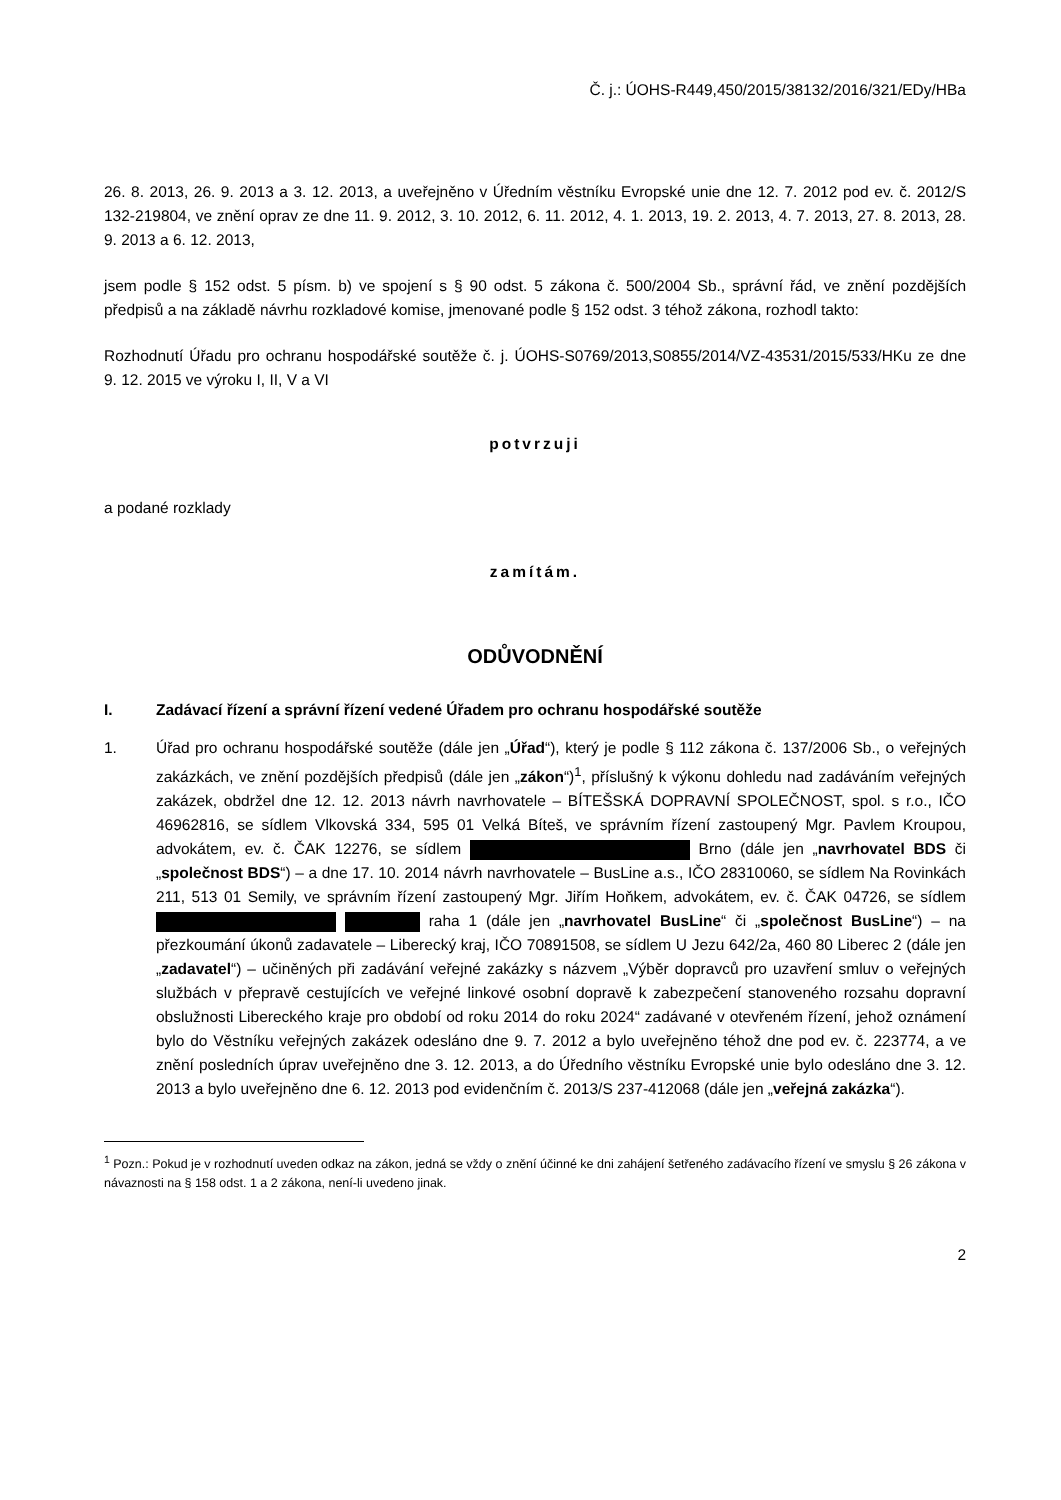Č. j.: ÚOHS-R449,450/2015/38132/2016/321/EDy/HBa
26. 8. 2013, 26. 9. 2013 a 3. 12. 2013, a uveřejněno v Úředním věstníku Evropské unie dne 12. 7. 2012 pod ev. č. 2012/S 132-219804, ve znění oprav ze dne 11. 9. 2012, 3. 10. 2012, 6. 11. 2012, 4. 1. 2013, 19. 2. 2013, 4. 7. 2013, 27. 8. 2013, 28. 9. 2013 a 6. 12. 2013,
jsem podle § 152 odst. 5 písm. b) ve spojení s § 90 odst. 5 zákona č. 500/2004 Sb., správní řád, ve znění pozdějších předpisů a na základě návrhu rozkladové komise, jmenované podle § 152 odst. 3 téhož zákona, rozhodl takto:
Rozhodnutí Úřadu pro ochranu hospodářské soutěže č. j. ÚOHS-S0769/2013,S0855/2014/VZ-43531/2015/533/HKu ze dne 9. 12. 2015 ve výroku I, II, V a VI
potvrzuji
a podané rozklady
zamítám.
ODŮVODNĚNÍ
I. Zadávací řízení a správní řízení vedené Úřadem pro ochranu hospodářské soutěže
1. Úřad pro ochranu hospodářské soutěže (dále jen „Úřad“), který je podle § 112 zákona č. 137/2006 Sb., o veřejných zakázkách, ve znění pozdějších předpisů (dále jen „zákon“)<sup>1</sup>, příslušný k výkonu dohledu nad zadáváním veřejných zakázek, obdržel dne 12. 12. 2013 návrh navrhovatele – BÍTEŠSKÁ DOPRAVNÍ SPOLEČNOST, spol. s r.o., IČO 46962816, se sídlem Vlkovská 334, 595 01 Velká Bíteš, ve správním řízení zastoupený Mgr. Pavlem Kroupou, advokátem, ev. č. ČAK 12276, se sídlem Brno (dále jen „navrhovatel BDS či „společnost BDS“) – a dne 17. 10. 2014 návrh navrhovatele – BusLine a.s., IČO 28310060, se sídlem Na Rovinkách 211, 513 01 Semily, ve správním řízení zastoupený Mgr. Jiřím Hoňkem, advokátem, ev. č. ČAK 04726, se sídlem raha 1 (dále jen „navrhovatel BusLine“ či „společnost BusLine“) – na přezkoumání úkonů zadavatele – Liberecký kraj, IČO 70891508, se sídlem U Jezu 642/2a, 460 80 Liberec 2 (dále jen „zadavatel“) – učiněných při zadávání veřejné zakázky s názvem „Výběr dopravců pro uzavření smluv o veřejných službách v přepravě cestujících ve veřejné linkové osobní dopravě k zabezpečení stanoveného rozsahu dopravní obslužnosti Libereckého kraje pro období od roku 2014 do roku 2024“ zadávané v otevřeném řízení, jehož oznámení bylo do Věstníku veřejných zakázek odesláno dne 9. 7. 2012 a bylo uveřejněno téhož dne pod ev. č. 223774, a ve znění posledních úprav uveřejněno dne 3. 12. 2013, a do Úředního věstníku Evropské unie bylo odesláno dne 3. 12. 2013 a bylo uveřejněno dne 6. 12. 2013 pod evidenčním č. 2013/S 237-412068 (dále jen „veřejná zakázka“).
<sup>1</sup> Pozn.: Pokud je v rozhodnutí uveden odkaz na zákon, jedná se vždy o znění účinné ke dni zahájení šetřeného zadávacího řízení ve smyslu § 26 zákona v návaznosti na § 158 odst. 1 a 2 zákona, není-li uvedeno jinak.
2